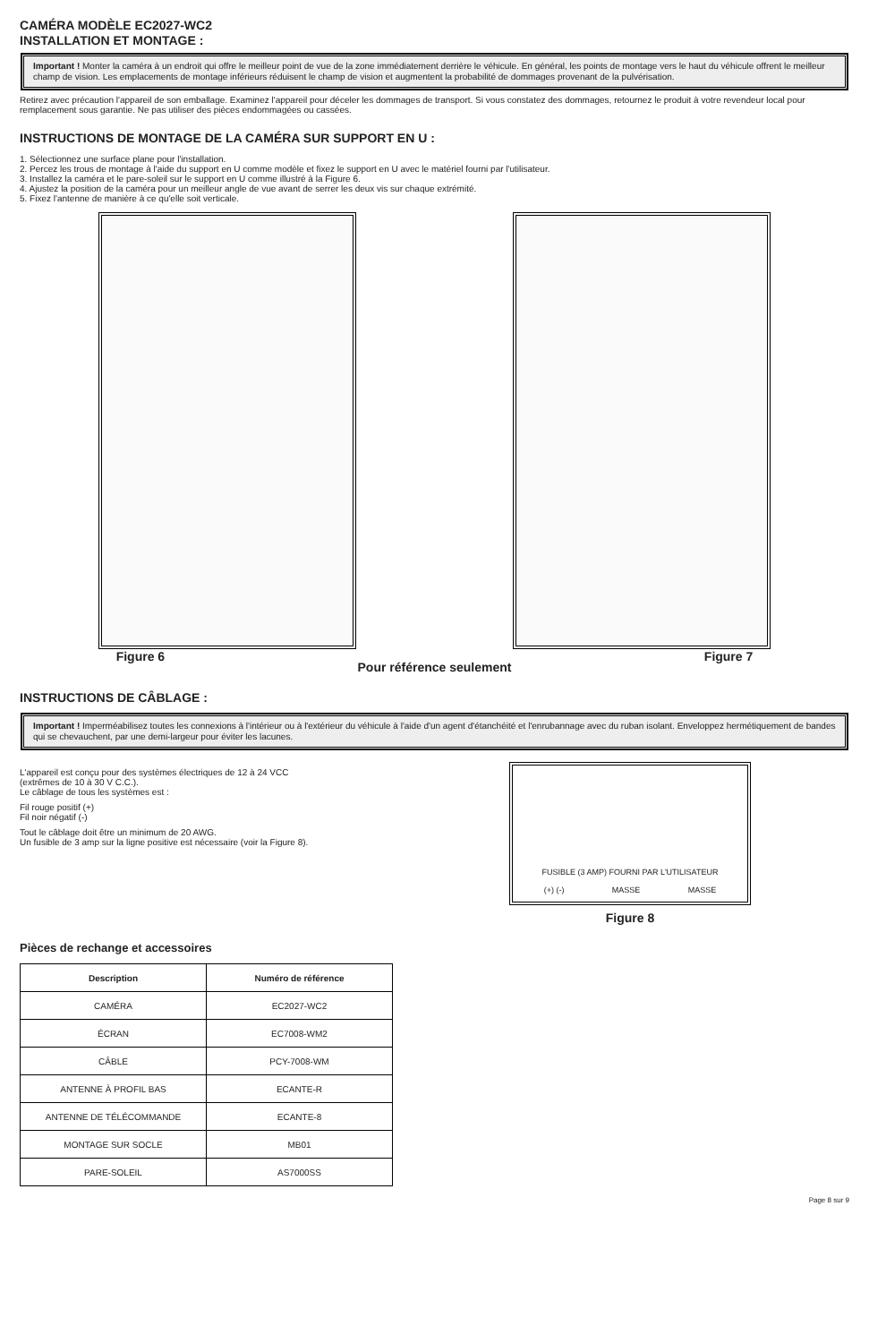CAMÉRA MODÈLE EC2027-WC2
INSTALLATION ET MONTAGE :
Important ! Monter la caméra à un endroit qui offre le meilleur point de vue de la zone immédiatement derrière le véhicule. En général, les points de montage vers le haut du véhicule offrent le meilleur champ de vision. Les emplacements de montage inférieurs réduisent le champ de vision et augmentent la probabilité de dommages provenant de la pulvérisation.
Retirez avec précaution l'appareil de son emballage. Examinez l'appareil pour déceler les dommages de transport. Si vous constatez des dommages, retournez le produit à votre revendeur local pour remplacement sous garantie. Ne pas utiliser des pièces endommagées ou cassées.
INSTRUCTIONS DE MONTAGE DE LA CAMÉRA SUR SUPPORT EN U :
1. Sélectionnez une surface plane pour l'installation.
2. Percez les trous de montage à l'aide du support en U comme modèle et fixez le support en U avec le matériel fourni par l'utilisateur.
3. Installez la caméra et le pare-soleil sur le support en U comme illustré à la Figure 6.
4. Ajustez la position de la caméra pour un meilleur angle de vue avant de serrer les deux vis sur chaque extrémité.
5. Fixez l'antenne de manière à ce qu'elle soit verticale.
Figure 6 Pour référence seulement Figure 7
INSTRUCTIONS DE CÂBLAGE :
Important ! Imperméabilisez toutes les connexions à l'intérieur ou à l'extérieur du véhicule à l'aide d'un agent d'étanchéité et l'enrubannage avec du ruban isolant. Enveloppez hermétiquement de bandes qui se chevauchent, par une demi-largeur pour éviter les lacunes.
L'appareil est conçu pour des systèmes électriques de 12 à 24 VCC
(extrêmes de 10 à 30 V C.C.).
Le câblage de tous les systèmes est :
Fil rouge positif (+)
Fil noir négatif (-)
Tout le câblage doit être un minimum de 20 AWG.
Un fusible de 3 amp sur la ligne positive est nécessaire (voir la Figure 8).
FUSIBLE (3 AMP) FOURNI PAR L'UTILISATEUR
(+) (-) MASSE MASSE
Figure 8
Pièces de rechange et accessoires
| Description | Numéro de référence |
| --- | --- |
| CAMÉRA | EC2027-WC2 |
| ÉCRAN | EC7008-WM2 |
| CÂBLE | PCY-7008-WM |
| ANTENNE À PROFIL BAS | ECANTE-R |
| ANTENNE DE TÉLÉCOMMANDE | ECANTE-8 |
| MONTAGE SUR SOCLE | MB01 |
| PARE-SOLEIL | AS7000SS |
Page 8 sur 9